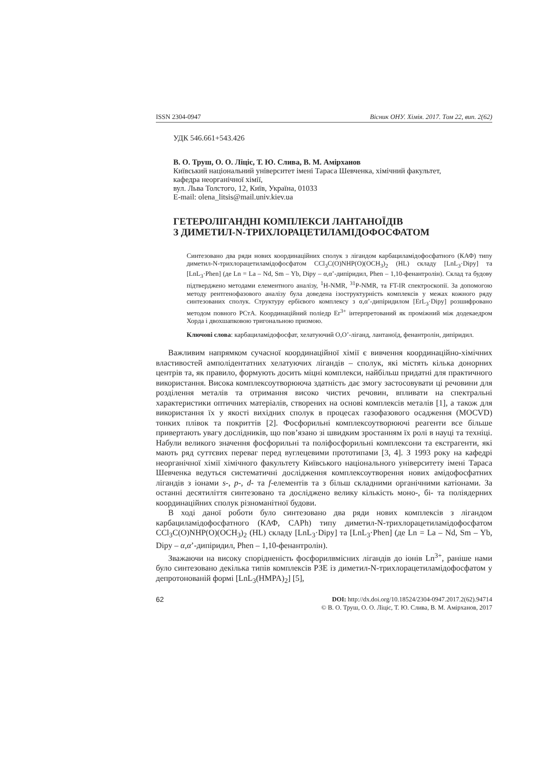ISSN 2304-0947 Вісник ОНУ. Хімія. 2017. Том 22, вип. 2(62)
УДК 546.661+543.426
В. О. Труш, О. О. Ліціс, Т. Ю. Слива, В. М. Амірханов
Київський національний університет імені Тараса Шевченка, хімічний факультет,
кафедра неорганічної хімії,
вул. Льва Толстого, 12, Київ, Україна, 01033
E-mail: olena_litsis@mail.univ.kiev.ua
ГЕТЕРОЛІГАНДНІ КОМПЛЕКСИ ЛАНТАНОЇДІВ
З ДИМЕТИЛ-N-ТРИХЛОРАЦЕТИЛАМІДОФОСФАТОМ
Синтезовано два ряди нових координаційних сполук з лігандом карбациламідофосфатного (КАФ) типу диметил-N-трихлорацетиламідофосфатом CCl<sub>3</sub>C(O)NHP(O)(OCH<sub>3</sub>)<sub>2</sub> (HL) складу [LnL<sub>3</sub>·Dipy] та [LnL<sub>3</sub>·Phen] (де Ln = La – Nd, Sm – Yb, Dipy – α,α’-дипіридил, Phen – 1,10-фенантролін). Склад та будову підтверджено методами елементного аналізу, <sup>1</sup>H-NMR, <sup>31</sup>P-NMR, та FT-IR спектроскопії. За допомогою методу рентгенофазового аналізу була доведена ізоструктурність комплексів у межах кожного ряду синтезованих сполук. Структуру ербієвого комплексу з α,α’-дипіридилом [ErL<sub>3</sub>·Dipy] розшифровано методом повного РСтА. Координаційний поліедр Er<sup>3+</sup> інтерпретований як проміжний між додекаедром Хорда і двохшапковою тригональною призмою.
Ключові слова: карбациламідофосфат, хелатуючий O,O’-ліганд, лантаноїд, фенантролін, дипіридил.
Важливим напрямком сучасної координаційної хімії є вивчення координаційно-хімічних властивостей амполідентатних хелатуючих лігандів – сполук, які містять кілька донорних центрів та, як правило, формують досить міцні комплекси, найбільш придатні для практичного використання. Висока комплексоутворююча здатність дає змогу застосовувати ці речовини для розділення металів та отримання високо чистих речовин, впливати на спектральні характеристики оптичних матеріалів, створених на основі комплексів металів [1], а також для використання їх у якості вихідних сполук в процесах газофазового осадження (MOCVD) тонких плівок та покриттів [2]. Фосфорильні комплексоутворюючі реагенти все більше привертають увагу дослідників, що пов’язано зі швидким зростанням їх ролі в науці та техніці. Набули великого значення фосфорильні та поліфосфорильні комплексони та екстрагенти, які мають ряд суттєвих переваг перед вуглецевими прототипами [3, 4]. З 1993 року на кафедрі неорганічної хімії хімічного факультету Київського національного університету імені Тараса Шевченка ведуться систематичні дослідження комплексоутворення нових амідофосфатних лігандів з іонами s-, p-, d- та f-елементів та з більш складними органічними катіонами. За останні десятиліття синтезовано та досліджено велику кількість моно-, бі- та поліядерних координаційних сполук різноманітної будови.
В ході даної роботи було синтезовано два ряди нових комплексів з лігандом карбациламідофосфатного (КАФ, CAPh) типу диметил-N-трихлорацетиламідофосфатом CCl<sub>3</sub>C(O)NHP(O)(OCH<sub>3</sub>)<sub>2</sub> (HL) складу [LnL<sub>3</sub>·Dipy] та [LnL<sub>3</sub>·Phen] (де Ln = La – Nd, Sm – Yb, Dipy – α,α’-дипіридил, Phen – 1,10-фенантролін).
Зважаючи на високу спорідненість фосфорилвмісних лігандів до іонів Ln<sup>3+</sup>, раніше нами було синтезовано декілька типів комплексів РЗЕ із диметил-N-трихлорацетиламідофосфатом у депротонованій формі [LnL<sub>3</sub>(HMPA)<sub>2</sub>] [5],
62
DOI: http://dx.doi.org/10.18524/2304-0947.2017.2(62).94714
© В. О. Труш, О. О. Ліціс, Т. Ю. Слива, В. М. Амірханов, 2017